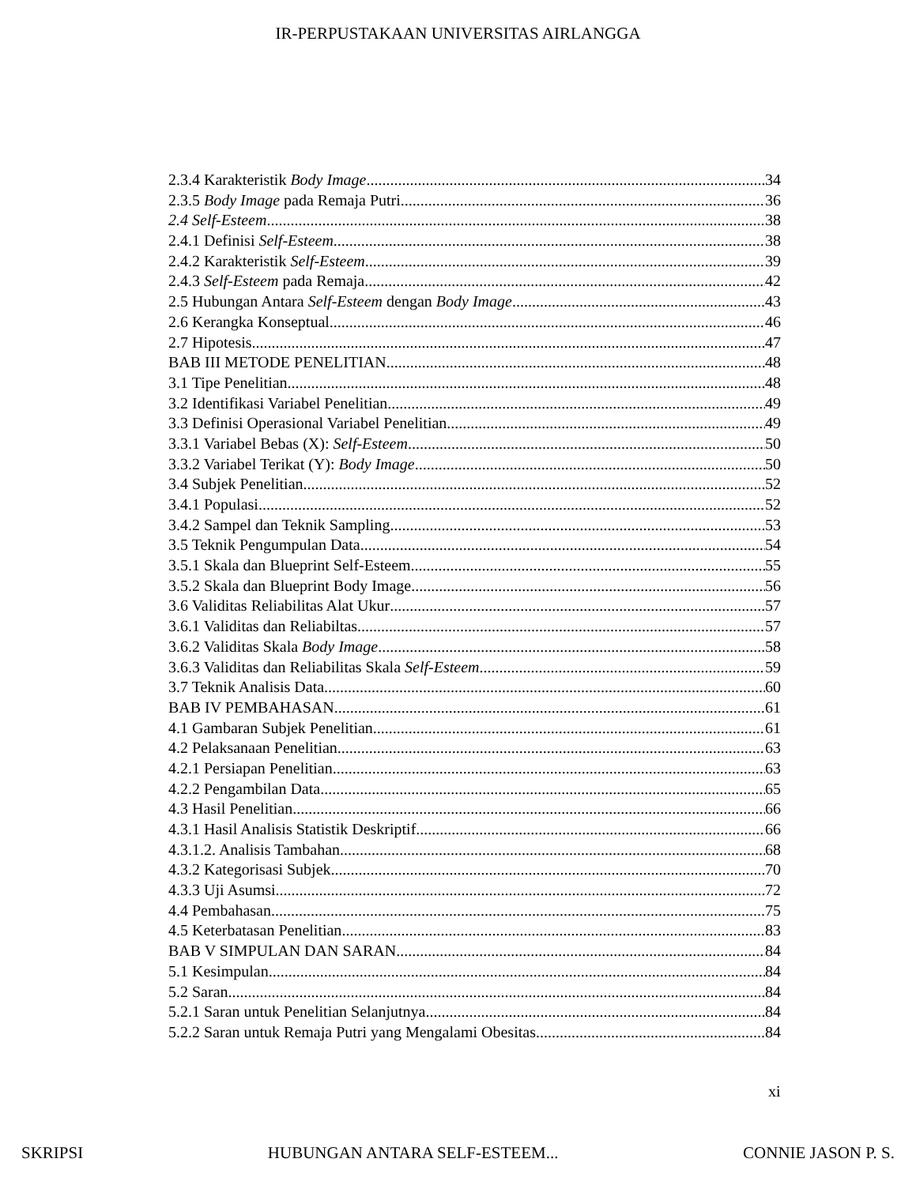IR-PERPUSTAKAAN UNIVERSITAS AIRLANGGA
2.3.4 Karakteristik Body Image 34
2.3.5 Body Image pada Remaja Putri 36
2.4 Self-Esteem 38
2.4.1 Definisi Self-Esteem 38
2.4.2 Karakteristik Self-Esteem 39
2.4.3 Self-Esteem pada Remaja 42
2.5 Hubungan Antara Self-Esteem dengan Body Image 43
2.6 Kerangka Konseptual 46
2.7 Hipotesis 47
BAB III METODE PENELITIAN 48
3.1 Tipe Penelitian 48
3.2 Identifikasi Variabel Penelitian 49
3.3 Definisi Operasional Variabel Penelitian 49
3.3.1 Variabel Bebas (X): Self-Esteem 50
3.3.2 Variabel Terikat (Y): Body Image 50
3.4 Subjek Penelitian 52
3.4.1 Populasi 52
3.4.2 Sampel dan Teknik Sampling 53
3.5 Teknik Pengumpulan Data 54
3.5.1 Skala dan Blueprint Self-Esteem 55
3.5.2 Skala dan Blueprint Body Image 56
3.6 Validitas Reliabilitas Alat Ukur 57
3.6.1 Validitas dan Reliabiltas 57
3.6.2 Validitas Skala Body Image 58
3.6.3 Validitas dan Reliabilitas Skala Self-Esteem 59
3.7 Teknik Analisis Data 60
BAB IV PEMBAHASAN 61
4.1 Gambaran Subjek Penelitian 61
4.2 Pelaksanaan Penelitian 63
4.2.1 Persiapan Penelitian 63
4.2.2 Pengambilan Data 65
4.3 Hasil Penelitian 66
4.3.1 Hasil Analisis Statistik Deskriptif 66
4.3.1.2. Analisis Tambahan 68
4.3.2 Kategorisasi Subjek 70
4.3.3 Uji Asumsi 72
4.4 Pembahasan 75
4.5 Keterbatasan Penelitian 83
BAB V SIMPULAN DAN SARAN 84
5.1 Kesimpulan 84
5.2 Saran 84
5.2.1 Saran untuk Penelitian Selanjutnya 84
5.2.2 Saran untuk Remaja Putri yang Mengalami Obesitas 84
xi
SKRIPSI HUBUNGAN ANTARA SELF-ESTEEM... CONNIE JASON P. S.